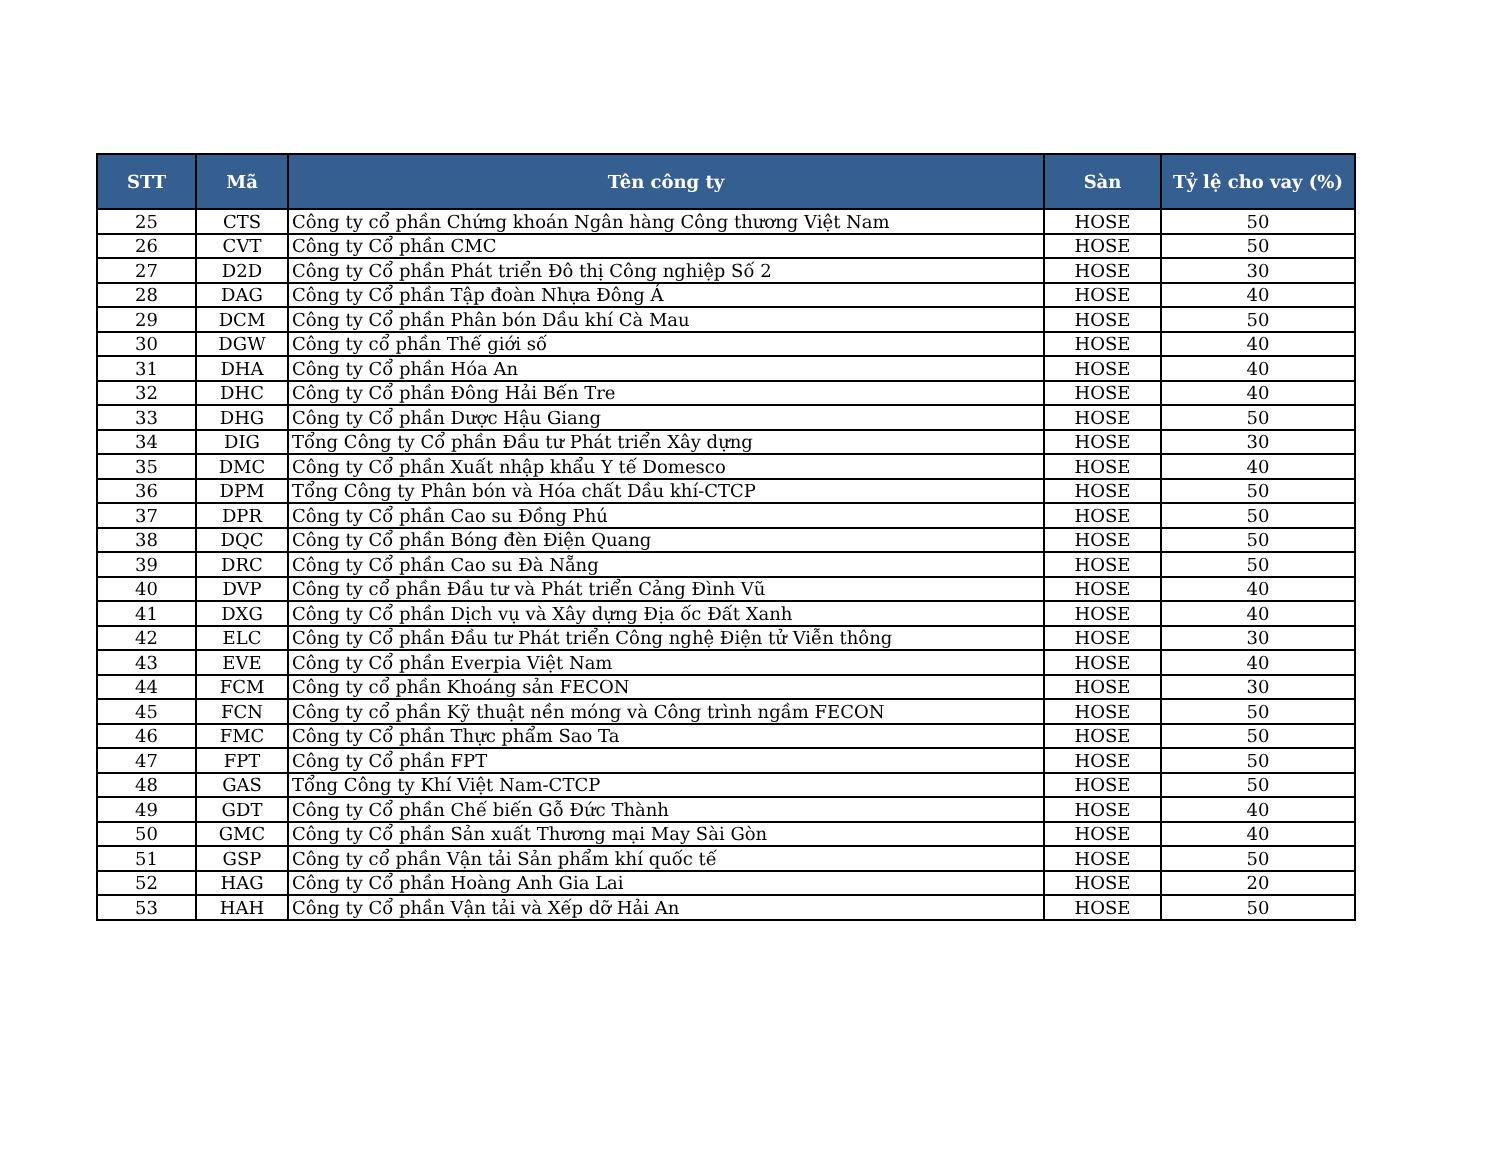| STT | Mã | Tên công ty | Sàn | Tỷ lệ cho vay (%) |
| --- | --- | --- | --- | --- |
| 25 | CTS | Công ty cổ phần Chứng khoán Ngân hàng Công thương Việt Nam | HOSE | 50 |
| 26 | CVT | Công ty Cổ phần CMC | HOSE | 50 |
| 27 | D2D | Công ty Cổ phần Phát triển Đô thị Công nghiệp Số 2 | HOSE | 30 |
| 28 | DAG | Công ty Cổ phần Tập đoàn Nhựa Đông Á | HOSE | 40 |
| 29 | DCM | Công ty Cổ phần Phân bón Dầu khí Cà Mau | HOSE | 50 |
| 30 | DGW | Công ty cổ phần Thế giới số | HOSE | 40 |
| 31 | DHA | Công ty Cổ phần Hóa An | HOSE | 40 |
| 32 | DHC | Công ty Cổ phần Đông Hải Bến Tre | HOSE | 40 |
| 33 | DHG | Công ty Cổ phần Dược Hậu Giang | HOSE | 50 |
| 34 | DIG | Tổng Công ty Cổ phần Đầu tư Phát triển Xây dựng | HOSE | 30 |
| 35 | DMC | Công ty Cổ phần Xuất nhập khẩu Y tế Domesco | HOSE | 40 |
| 36 | DPM | Tổng Công ty Phân bón và Hóa chất Dầu khí-CTCP | HOSE | 50 |
| 37 | DPR | Công ty Cổ phần Cao su Đồng Phú | HOSE | 50 |
| 38 | DQC | Công ty Cổ phần Bóng đèn Điện Quang | HOSE | 50 |
| 39 | DRC | Công ty Cổ phần Cao su Đà Nẵng | HOSE | 50 |
| 40 | DVP | Công ty cổ phần Đầu tư và Phát triển Cảng Đình Vũ | HOSE | 40 |
| 41 | DXG | Công ty Cổ phần Dịch vụ và Xây dựng Địa ốc Đất Xanh | HOSE | 40 |
| 42 | ELC | Công ty Cổ phần Đầu tư Phát triển Công nghệ Điện tử Viễn thông | HOSE | 30 |
| 43 | EVE | Công ty Cổ phần Everpia Việt Nam | HOSE | 40 |
| 44 | FCM | Công ty cổ phần Khoáng sản FECON | HOSE | 30 |
| 45 | FCN | Công ty cổ phần Kỹ thuật nền móng và Công trình ngầm FECON | HOSE | 50 |
| 46 | FMC | Công ty Cổ phần Thực phẩm Sao Ta | HOSE | 50 |
| 47 | FPT | Công ty Cổ phần FPT | HOSE | 50 |
| 48 | GAS | Tổng Công ty Khí Việt Nam-CTCP | HOSE | 50 |
| 49 | GDT | Công ty Cổ phần Chế biến Gỗ Đức Thành | HOSE | 40 |
| 50 | GMC | Công ty Cổ phần Sản xuất Thương mại May Sài Gòn | HOSE | 40 |
| 51 | GSP | Công ty cổ phần Vận tải Sản phẩm khí quốc tế | HOSE | 50 |
| 52 | HAG | Công ty Cổ phần Hoàng Anh Gia Lai | HOSE | 20 |
| 53 | HAH | Công ty Cổ phần Vận tải và Xếp dỡ Hải An | HOSE | 50 |